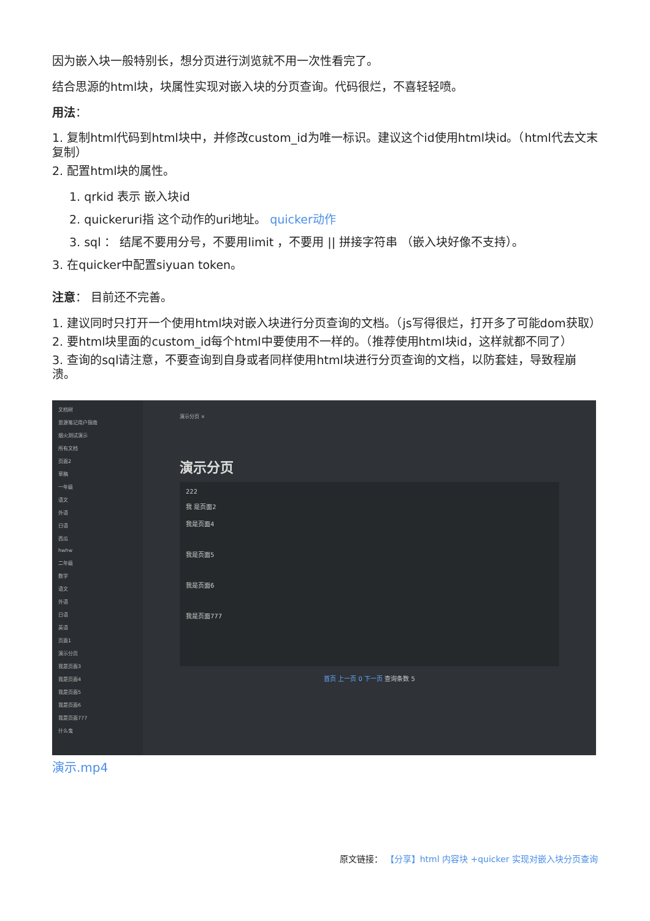因为嵌入块一般特别长，想分页进行浏览就不用一次性看完了。
结合思源的html块，块属性实现对嵌入块的分页查询。代码很烂，不喜轻轻喷。
用法：
1. 复制html代码到html块中，并修改custom_id为唯一标识。建议这个id使用html块id。（html代去文末复制）
2. 配置html块的属性。
1. qrkid 表示 嵌入块id
2. quickeruri指 这个动作的uri地址。 quicker动作
3. sql ： 结尾不要用分号，不要用limit ，不要用 || 拼接字符串 （嵌入块好像不支持）。
3. 在quicker中配置siyuan token。
注意： 目前还不完善。
1. 建议同时只打开一个使用html块对嵌入块进行分页查询的文档。（js写得很烂，打开多了可能dom获取）
2. 要html块里面的custom_id每个html中要使用不一样的。（推荐使用html块id，这样就都不同了）
3. 查询的sql请注意，不要查询到自身或者同样使用html块进行分页查询的文档，以防套娃，导致程崩溃。
文档树
思源笔记用户指南
烟火测试演示
所有文档
页面2
草稿
一年级
语文
外语
日语
西瓜
hwhw
二年级
数学
语文
外语
日语
英语
页面1
演示分页
我是页面3
我是页面4
我是页面5
我是页面6
我是页面777
什么鬼
演示分页 ×
演示分页
222
我 是页面2
我是页面4
我是页面5
我是页面6
我是页面777
首页 上一页 0 下一页 查询条数 5
演示.mp4
原文链接： 【分享】html 内容块 +quicker 实现对嵌入块分页查询